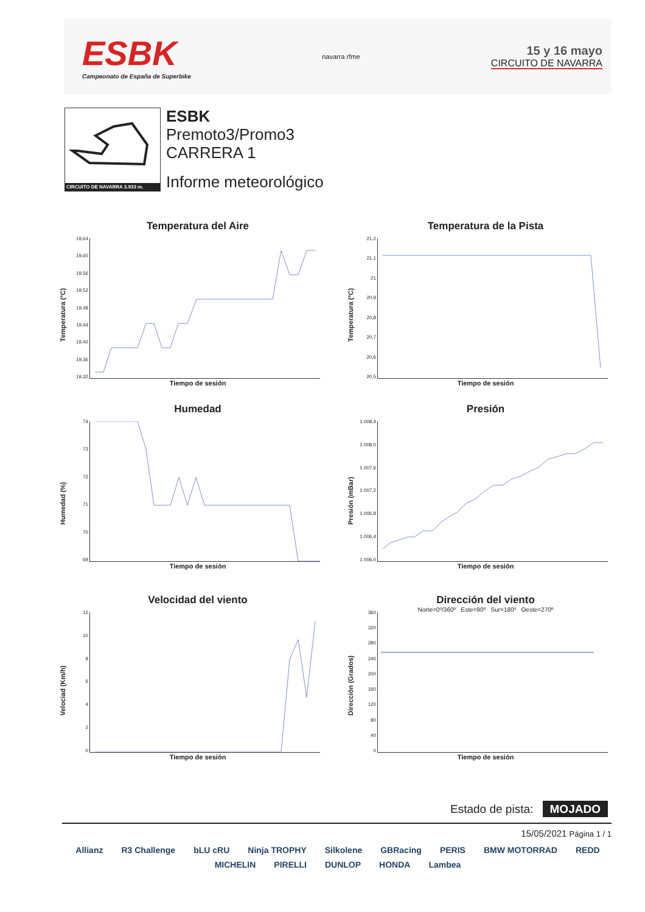ESBK
Campeonato de España de Superbike
navarra rfme
15 y 16 mayo
CIRCUITO DE NAVARRA
CIRCUITO DE NAVARRA 3.933 m.
ESBK
Premoto3/Promo3
CARRERA 1
Informe meteorológico
Temperatura del Aire
Temperatura (ºC)
19,64
19,60
19,56
19,52
19,48
19,44
19,40
19,36
19,32
Tiempo de sesión
Temperatura de la Pista
Temperatura (ºC)
21,2
21,1
21
20,9
20,8
20,7
20,6
20,5
Tiempo de sesión
Humedad
Humedad (%)
74
73
72
71
70
69
Tiempo de sesión
Presión
Presión (mBar)
1.008,4
1.008,0
1.007,6
1.007,2
1.006,8
1.006,4
1.006,0
Tiempo de sesión
Velocidad del viento
Velociad (Km/h)
12
10
86420
Tiempo de sesión
Dirección del viento
Norte=0º/360º Este=90º Sur=180º Oeste=270º
Dirección (Grados)
360
320
280
240
200
160
120
80
40
0
Tiempo de sesión
Estado de pista: MOJADO
15/05/2021 Página 1 / 1
Allianz R3 Challenge bLU cRU Ninja TROPHY Silkolene GBRacing PERIS BMW MOTORRAD REDD MICHELIN PIRELLI DUNLOP HONDA Lambea